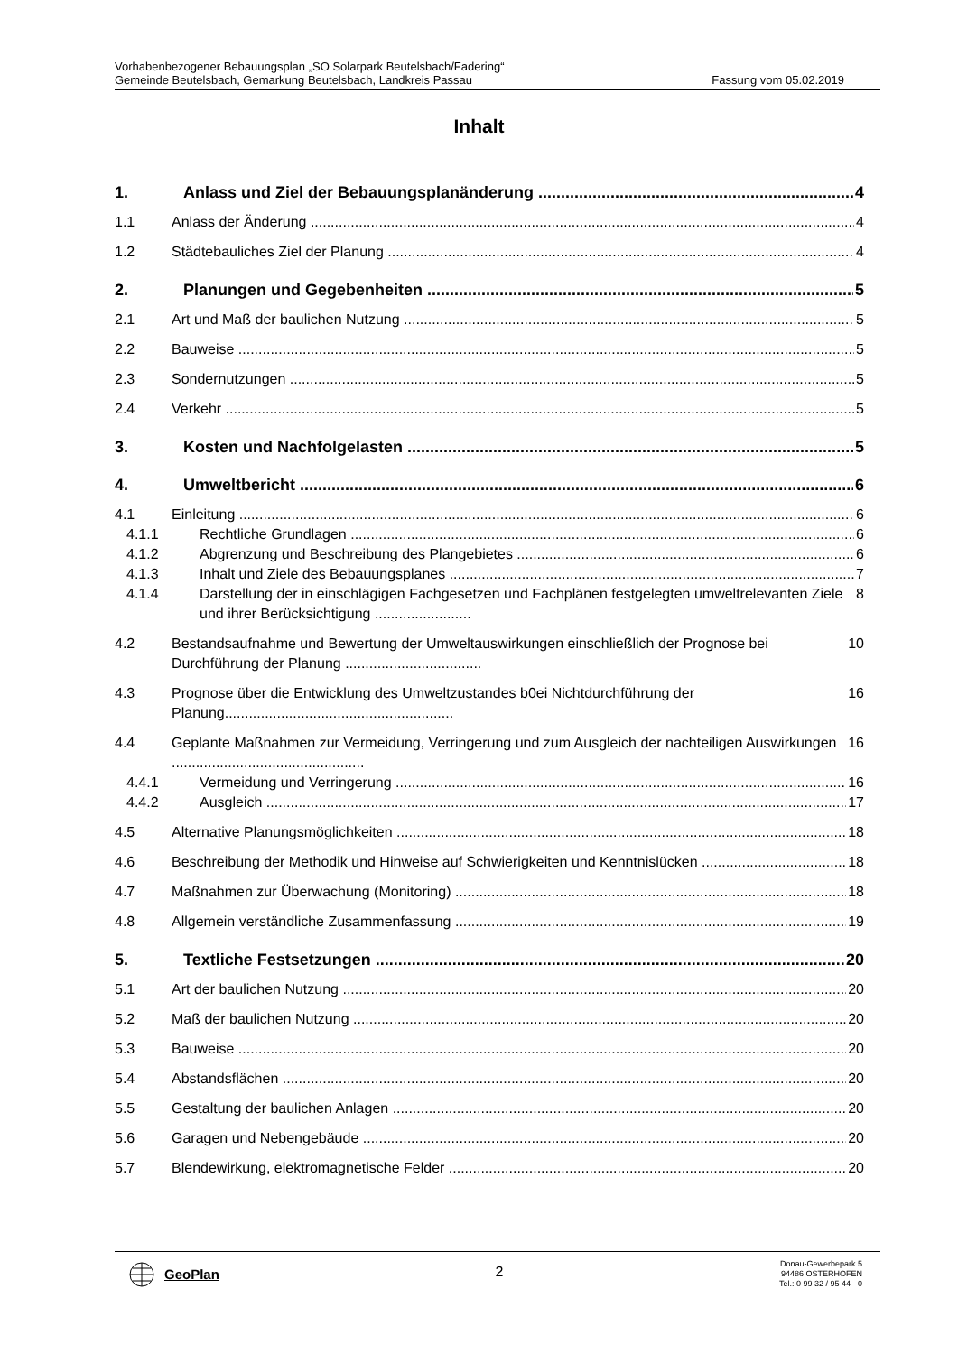Vorhabenbezogener Bebauungsplan „SO Solarpark Beutelsbach/Fadering“
Gemeinde Beutelsbach, Gemarkung Beutelsbach, Landkreis Passau Fassung vom 05.02.2019
Inhalt
1. Anlass und Ziel der Bebauungsplanänderung 4
1.1 Anlass der Änderung 4
1.2 Städtebauliches Ziel der Planung 4
2. Planungen und Gegebenheiten 5
2.1 Art und Maß der baulichen Nutzung 5
2.2 Bauweise 5
2.3 Sondernutzungen 5
2.4 Verkehr 5
3. Kosten und Nachfolgelasten 5
4. Umweltbericht 6
4.1 Einleitung 6
4.1.1 Rechtliche Grundlagen 6
4.1.2 Abgrenzung und Beschreibung des Plangebietes 6
4.1.3 Inhalt und Ziele des Bebauungsplanes 7
4.1.4 Darstellung der in einschlägigen Fachgesetzen und Fachplänen festgelegten umweltrelevanten Ziele und ihrer Berücksichtigung ........................ 8
4.2 Bestandsaufnahme und Bewertung der Umweltauswirkungen einschließlich der Prognose bei Durchführung der Planung .................................. 10
4.3 Prognose über die Entwicklung des Umweltzustandes b0ei Nichtdurchführung der Planung......................................................... 16
4.4 Geplante Maßnahmen zur Vermeidung, Verringerung und zum Ausgleich der nachteiligen Auswirkungen ................................................ 16
4.4.1 Vermeidung und Verringerung 16
4.4.2 Ausgleich 17
4.5 Alternative Planungsmöglichkeiten 18
4.6 Beschreibung der Methodik und Hinweise auf Schwierigkeiten und Kenntnislücken 18
4.7 Maßnahmen zur Überwachung (Monitoring) 18
4.8 Allgemein verständliche Zusammenfassung 19
5. Textliche Festsetzungen 20
5.1 Art der baulichen Nutzung 20
5.2 Maß der baulichen Nutzung 20
5.3 Bauweise 20
5.4 Abstandsflächen 20
5.5 Gestaltung der baulichen Anlagen 20
5.6 Garagen und Nebengebäude 20
5.7 Blendewirkung, elektromagnetische Felder 20
GeoPlan
2
Donau-Gewerbepark 5
94486 OSTERHOFEN
Tel.: 0 99 32 / 95 44 - 0